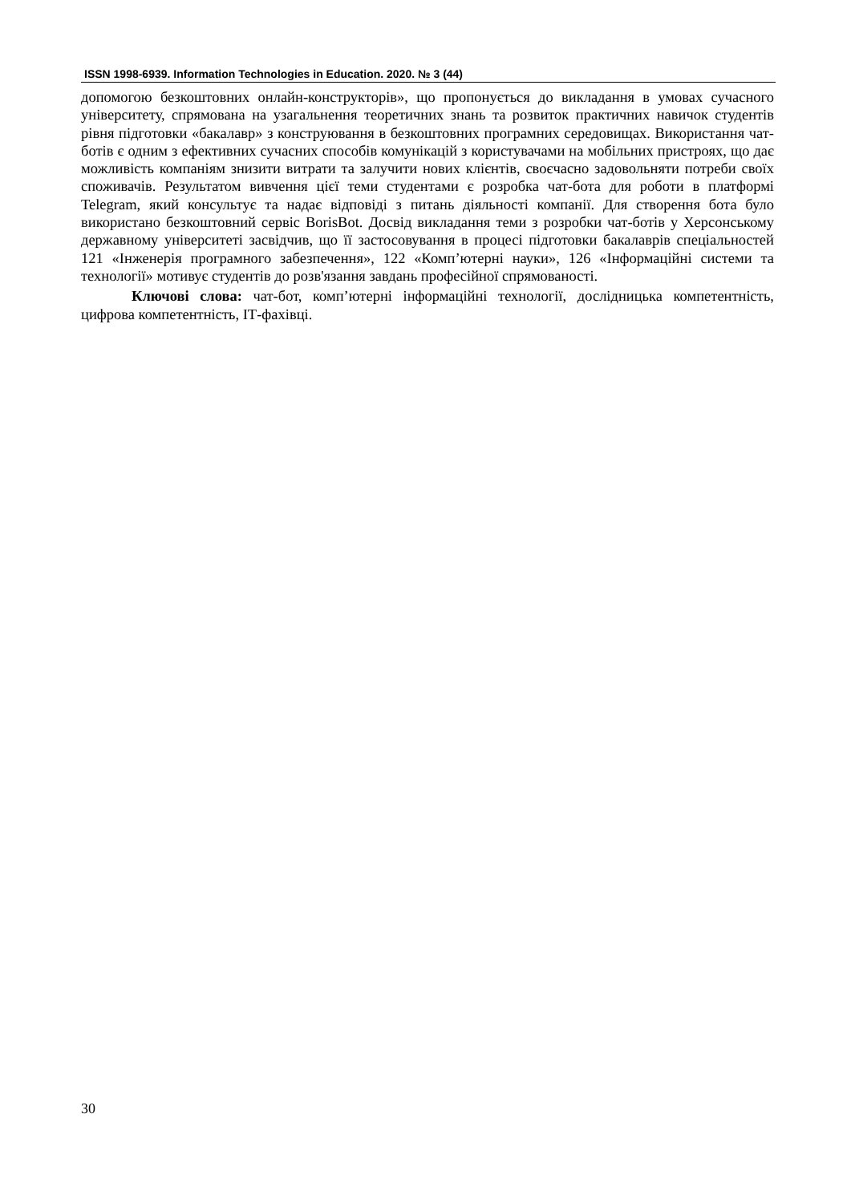ISSN 1998-6939. Information Technologies in Education. 2020. № 3 (44)
допомогою безкоштовних онлайн-конструкторів», що пропонується до викладання в умовах сучасного університету, спрямована на узагальнення теоретичних знань та розвиток практичних навичок студентів рівня підготовки «бакалавр» з конструювання в безкоштовних програмних середовищах. Використання чат-ботів є одним з ефективних сучасних способів комунікацій з користувачами на мобільних пристроях, що дає можливість компаніям знизити витрати та залучити нових клієнтів, своєчасно задовольняти потреби своїх споживачів. Результатом вивчення цієї теми студентами є розробка чат-бота для роботи в платформі Telegram, який консультує та надає відповіді з питань діяльності компанії. Для створення бота було використано безкоштовний сервіс BorisBot. Досвід викладання теми з розробки чат-ботів у Херсонському державному університеті засвідчив, що її застосовування в процесі підготовки бакалаврів спеціальностей 121 «Інженерія програмного забезпечення», 122 «Комп’ютерні науки», 126 «Інформаційні системи та технології» мотивує студентів до розв'язання завдань професійної спрямованості.
Ключові слова: чат-бот, комп’ютерні інформаційні технології, дослідницька компетентність, цифрова компетентність, ІТ-фахівці.
30